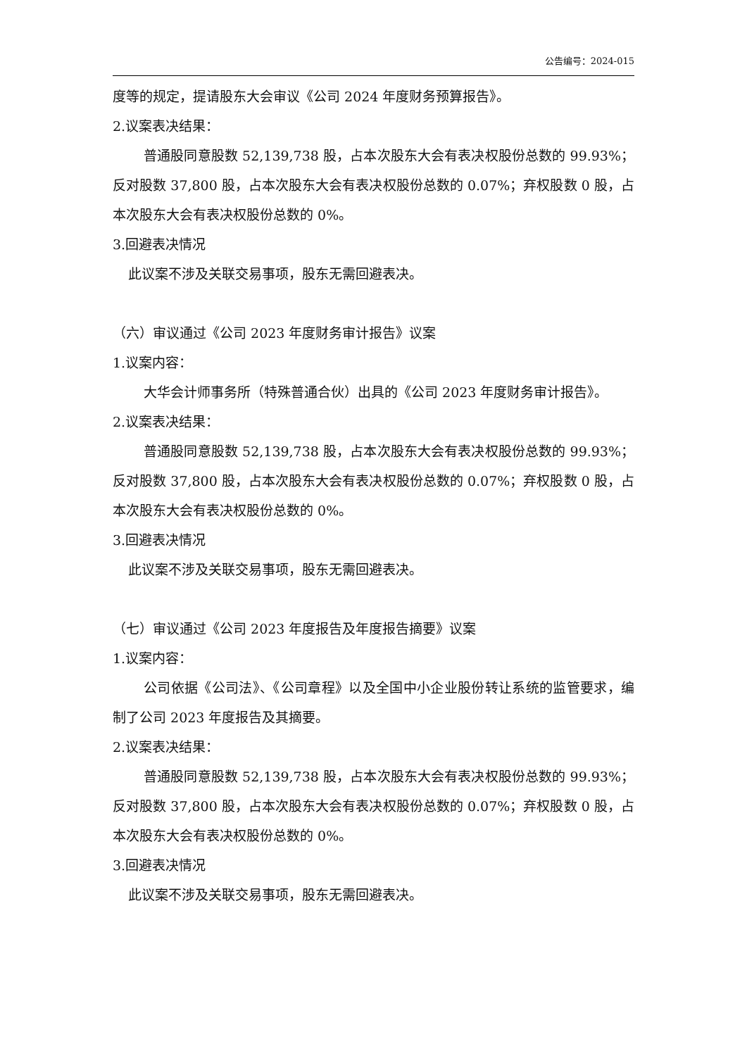公告编号：2024-015
度等的规定，提请股东大会审议《公司 2024 年度财务预算报告》。
2.议案表决结果：
普通股同意股数 52,139,738 股，占本次股东大会有表决权股份总数的 99.93%；反对股数 37,800 股，占本次股东大会有表决权股份总数的 0.07%；弃权股数 0 股，占本次股东大会有表决权股份总数的 0%。
3.回避表决情况
此议案不涉及关联交易事项，股东无需回避表决。
（六）审议通过《公司 2023 年度财务审计报告》议案
1.议案内容：
大华会计师事务所（特殊普通合伙）出具的《公司 2023 年度财务审计报告》。
2.议案表决结果：
普通股同意股数 52,139,738 股，占本次股东大会有表决权股份总数的 99.93%；反对股数 37,800 股，占本次股东大会有表决权股份总数的 0.07%；弃权股数 0 股，占本次股东大会有表决权股份总数的 0%。
3.回避表决情况
此议案不涉及关联交易事项，股东无需回避表决。
（七）审议通过《公司 2023 年度报告及年度报告摘要》议案
1.议案内容：
公司依据《公司法》、《公司章程》以及全国中小企业股份转让系统的监管要求，编制了公司 2023 年度报告及其摘要。
2.议案表决结果：
普通股同意股数 52,139,738 股，占本次股东大会有表决权股份总数的 99.93%；反对股数 37,800 股，占本次股东大会有表决权股份总数的 0.07%；弃权股数 0 股，占本次股东大会有表决权股份总数的 0%。
3.回避表决情况
此议案不涉及关联交易事项，股东无需回避表决。